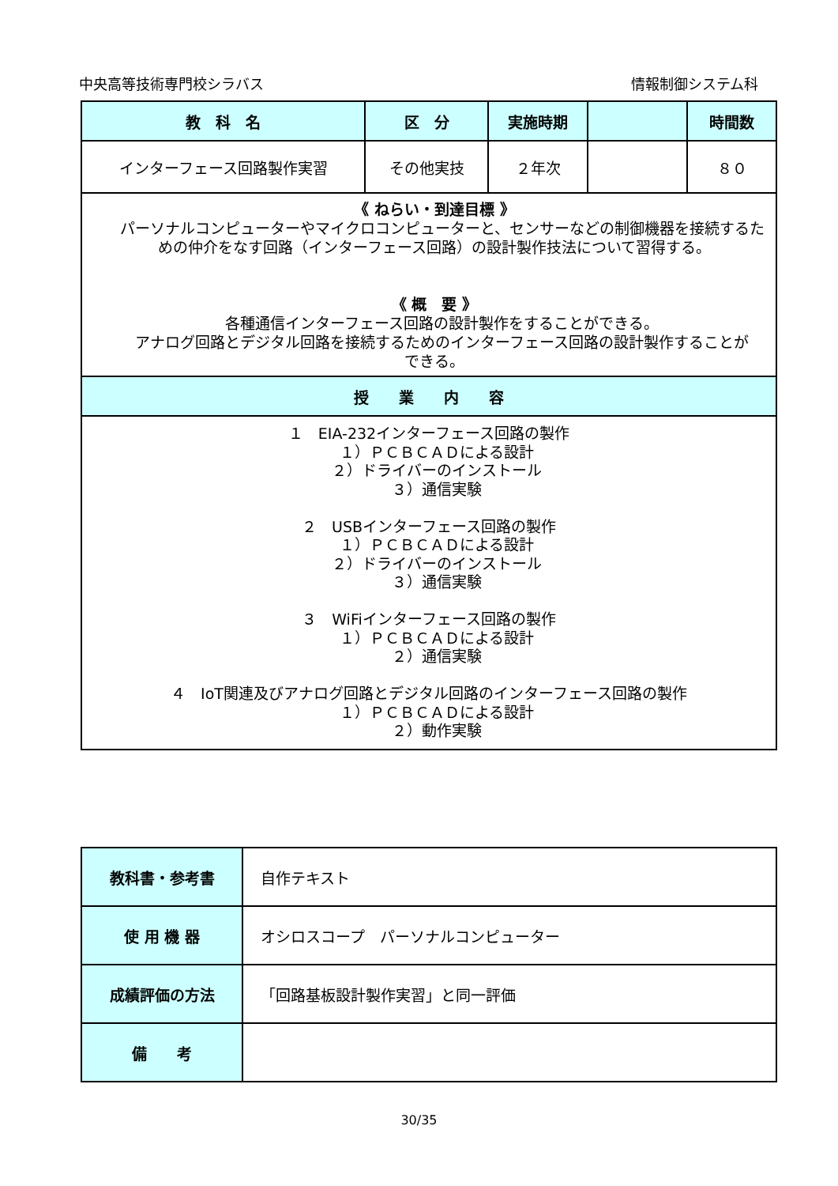中央高等技術専門校シラバス 情報制御システム科
| 教 科 名 | 区 分 | 実施時期 | | 時間数 |
| --- | --- | --- | --- | --- |
| インターフェース回路製作実習 | その他実技 | ２年次 | | ８０ |
| 《 ねらい・到達目標 》 パーソナルコンピューターやマイクロコンピューターと、センサーなどの制御機器を接続するための仲介をなす回路（インターフェース回路）の設計製作技法について習得する。 《 概 要 》 各種通信インターフェース回路の設計製作をすることができる。 アナログ回路とデジタル回路を接続するためのインターフェース回路の設計製作することが できる。 | | | | |
| 授 業 内 容 | | | | |
| １ EIA-232インターフェース回路の製作 １）ＰＣＢＣＡＤによる設計 ２）ドライバーのインストール ３）通信実験 ２ USBインターフェース回路の製作 １）ＰＣＢＣＡＤによる設計 ２）ドライバーのインストール ３）通信実験 ３ WiFiインターフェース回路の製作 １）ＰＣＢＣＡＤによる設計 ２）通信実験 ４ IoT関連及びアナログ回路とデジタル回路のインターフェース回路の製作 １）ＰＣＢＣＡＤによる設計 ２）動作実験 | | | | |
| 教科書・参考書 | 自作テキスト |
| 使 用 機 器 | オシロスコープ パーソナルコンピューター |
| 成績評価の方法 | 「回路基板設計製作実習」と同一評価 |
| 備 考 | |
30/35